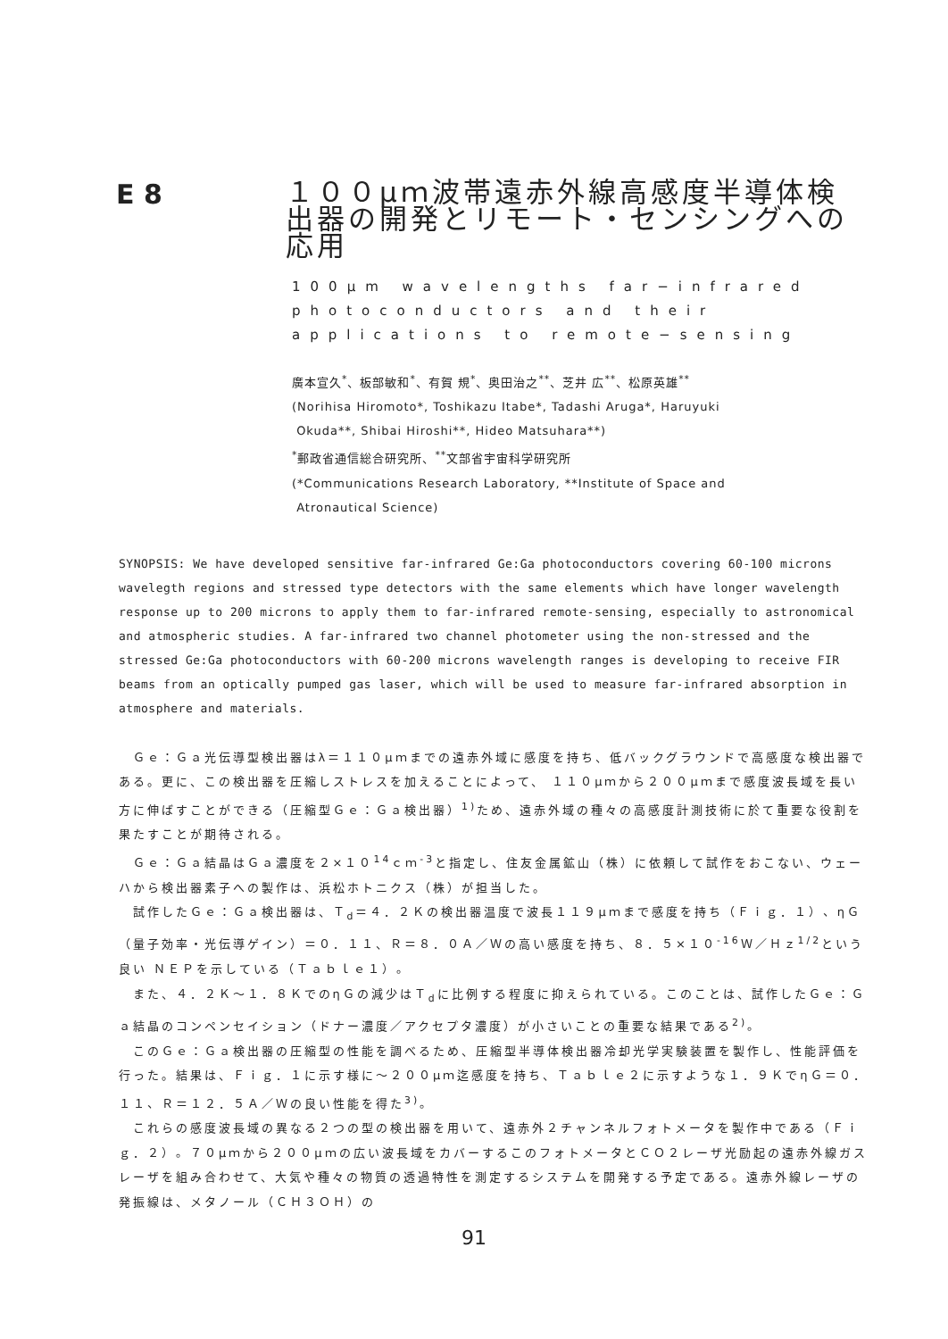E 8
１００μｍ波帯遠赤外線高感度半導体検出器の開発とリモート・センシングへの応用
100μm wavelengths far−infrared
photoconductors and their
applications to remote−sensing
廣本宣久<sup>*</sup>、板部敏和<sup>*</sup>、有賀 規<sup>*</sup>、奥田治之<sup>**</sup>、芝井 広<sup>**</sup>、松原英雄<sup>**</sup>
(Norihisa Hiromoto*, Toshikazu Itabe*, Tadashi Aruga*, Haruyuki
Okuda**, Shibai Hiroshi**, Hideo Matsuhara**)
<sup>*</sup> 郵政省通信総合研究所、<sup>**</sup>文部省宇宙科学研究所
(*Communications Research Laboratory, **Institute of Space and
Atronautical Science)
SYNOPSIS: We have developed sensitive far-infrared Ge:Ga photoconductors covering 60-100 microns wavelegth regions and stressed type detectors with the same elements which have longer wavelength response up to 200 microns to apply them to far-infrared remote-sensing, especially to astronomical and atmospheric studies. A far-infrared two channel photometer using the non-stressed and the stressed Ge:Ga photoconductors with 60-200 microns wavelength ranges is developing to receive FIR beams from an optically pumped gas laser, which will be used to measure far-infrared absorption in atmosphere and materials.
Ｇｅ：Ｇａ光伝導型検出器はλ＝１１０μｍまでの遠赤外域に感度を持ち、低バックグラウンドで高感度な検出器である。更に、この検出器を圧縮しストレスを加えることによって、 １１０μｍから２００μｍまで感度波長域を長い方に伸ばすことができる（圧縮型Ｇｅ：Ｇａ検出器）<sup>1)</sup>ため、遠赤外域の種々の高感度計測技術に於て重要な役割を果たすことが期待される。
Ｇｅ：Ｇａ結晶はＧａ濃度を２×１０<sup>14</sup>ｃｍ<sup>-3</sup>と指定し、住友金属鉱山（株）に依頼して試作をおこない、ウェーハから検出器素子への製作は、浜松ホトニクス（株）が担当した。
試作したＧｅ：Ｇａ検出器は、Ｔ<sub>d</sub>＝４．２Ｋの検出器温度で波長１１９μｍまで感度を持ち（Ｆｉｇ．１）、ηＧ（量子効率・光伝導ゲイン）＝０．１１、Ｒ＝８．０Ａ／Ｗの高い感度を持ち、８．５×１０<sup>-16</sup>Ｗ／Ｈｚ<sup>1/2</sup>という良い ＮＥＰを示している（Ｔａｂｌｅ１）。
また、４．２Ｋ～１．８ＫでのηＧの減少はＴ<sub>d</sub>に比例する程度に抑えられている。このことは、試作したＧｅ：Ｇａ結晶のコンペンセイション（ドナー濃度／アクセプタ濃度）が小さいことの重要な結果である<sup>2)</sup>。
このＧｅ：Ｇａ検出器の圧縮型の性能を調べるため、圧縮型半導体検出器冷却光学実験装置を製作し、性能評価を行った。結果は、Ｆｉｇ．１に示す様に～２００μｍ迄感度を持ち、Ｔａｂｌｅ２に示すような１．９ＫでηＧ＝０．１１、Ｒ＝１２．５Ａ／Ｗの良い性能を得た<sup>3)</sup>。
これらの感度波長域の異なる２つの型の検出器を用いて、遠赤外２チャンネルフォトメータを製作中である（Ｆｉｇ．２）。７０μｍから２００μｍの広い波長域をカバーするこのフォトメータとＣＯ２レーザ光励起の遠赤外線ガスレーザを組み合わせて、大気や種々の物質の透過特性を測定するシステムを開発する予定である。遠赤外線レーザの発振線は、メタノール（ＣＨ３ＯＨ）の
91